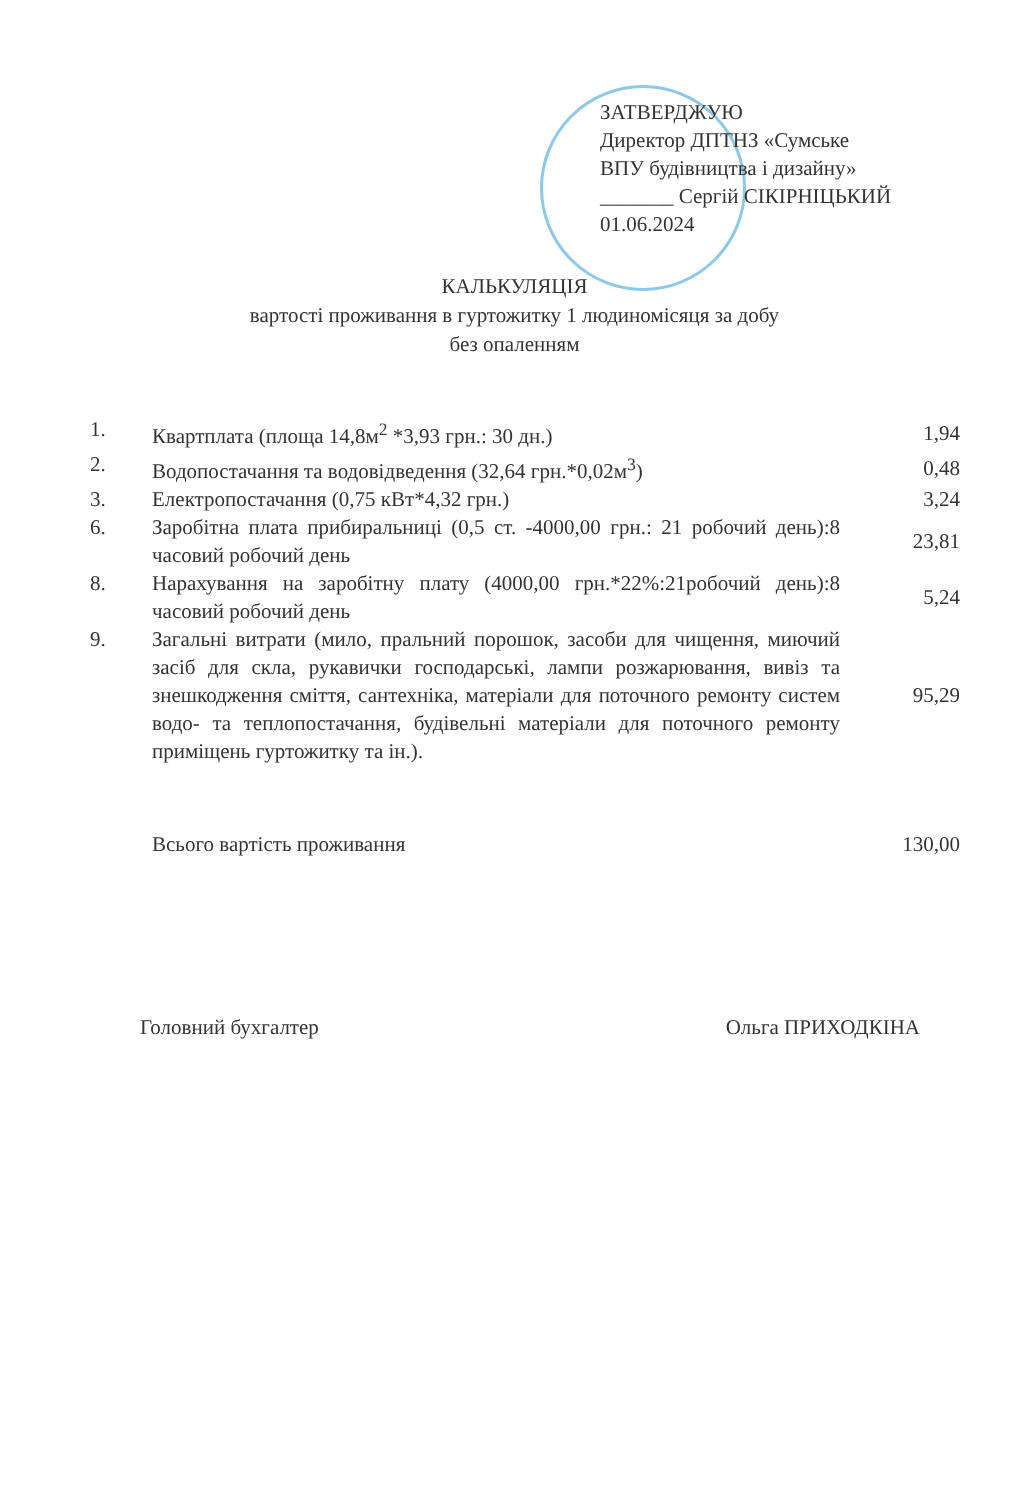ЗАТВЕРДЖУЮ
Директор ДПТНЗ «Сумське
ВПУ будівництва і дизайну»
_______ Сергій СІКІРНІЦЬКИЙ
01.06.2024
КАЛЬКУЛЯЦІЯ
вартості проживання в гуртожитку 1 людиномісяця за добу
без опаленням
| 1. | Квартплата (площа 14,8м<sup>2</sup> *3,93 грн.: 30 дн.) | 1,94 |
| 2. | Водопостачання та водовідведення (32,64 грн.*0,02м<sup>3</sup>) | 0,48 |
| 3. | Електропостачання (0,75 кВт*4,32 грн.) | 3,24 |
| 6. | Заробітна плата прибиральниці (0,5 ст. -4000,00 грн.: 21 робочий день):8 часовий робочий день | 23,81 |
| 8. | Нарахування на заробітну плату (4000,00 грн.*22%:21робочий день):8 часовий робочий день | 5,24 |
| 9. | Загальні витрати (мило, пральний порошок, засоби для чищення, миючий засіб для скла, рукавички господарські, лампи розжарювання, вивіз та знешкодження сміття, сантехніка, матеріали для поточного ремонту систем водо- та теплопостачання, будівельні матеріали для поточного ремонту приміщень гуртожитку та ін.). | 95,29 |
| | Всього вартість проживання | 130,00 |
Головний бухгалтер Ольга ПРИХОДКІНА